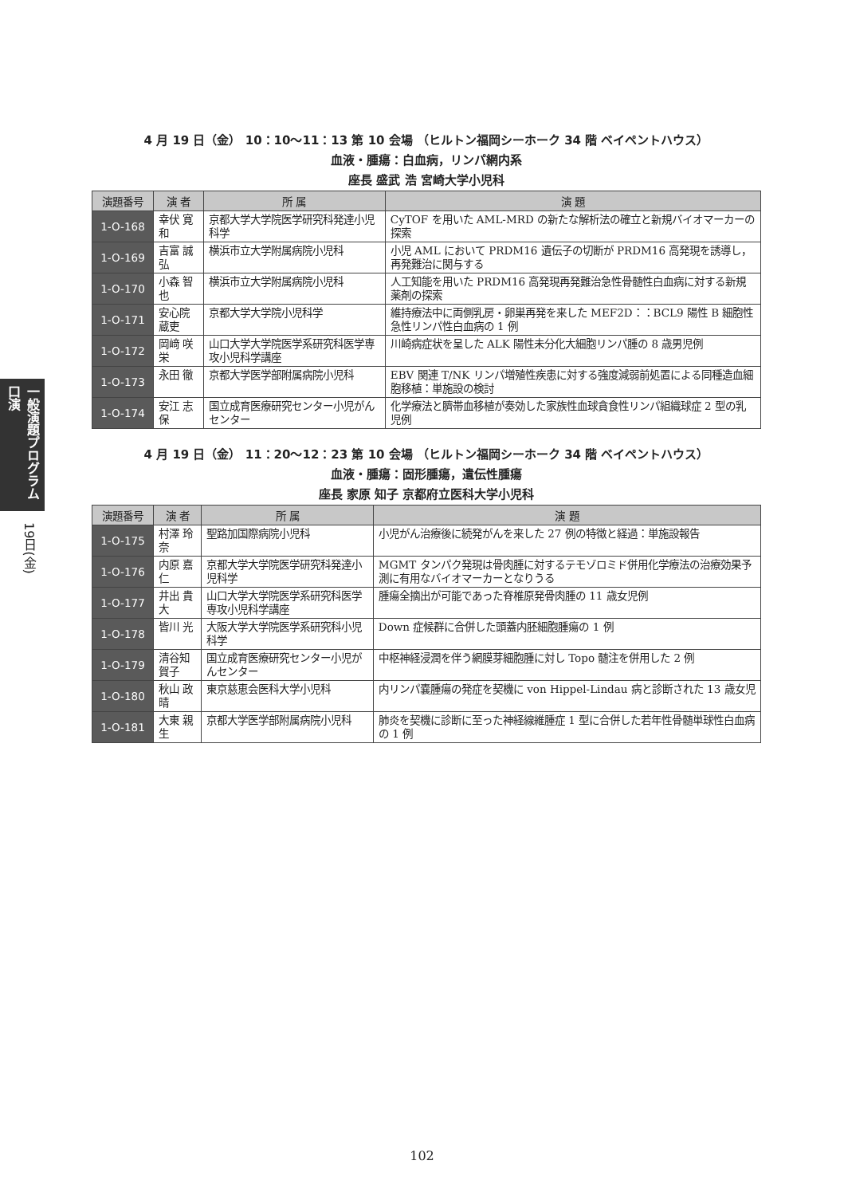一般演題プログラム 口演
19日(金)
4 月 19 日（金） 10：10〜11：13 第 10 会場 （ヒルトン福岡シーホーク 34 階 ベイペントハウス）
血液・腫瘍：白血病，リンパ網内系
座長 盛武 浩 宮崎大学小児科
| 演題番号 | 演 者 | 所 属 | 演 題 |
| --- | --- | --- | --- |
| 1-O-168 | 幸伏 寛和 | 京都大学大学院医学研究科発達小児科学 | CyTOF を用いた AML-MRD の新たな解析法の確立と新規バイオマーカーの探索 |
| 1-O-169 | 吉富 誠弘 | 横浜市立大学附属病院小児科 | 小児 AML において PRDM16 遺伝子の切断が PRDM16 高発現を誘導し，再発難治に関与する |
| 1-O-170 | 小森 智也 | 横浜市立大学附属病院小児科 | 人工知能を用いた PRDM16 高発現再発難治急性骨髄性白血病に対する新規薬剤の探索 |
| 1-O-171 | 安心院蔵吏 | 京都大学大学院小児科学 | 維持療法中に両側乳房・卵巣再発を来した MEF2D：：BCL9 陽性 B 細胞性急性リンパ性白血病の 1 例 |
| 1-O-172 | 岡﨑 咲栄 | 山口大学大学院医学系研究科医学専攻小児科学講座 | 川崎病症状を呈した ALK 陽性未分化大細胞リンパ腫の 8 歳男児例 |
| 1-O-173 | 永田 徹 | 京都大学医学部附属病院小児科 | EBV 関連 T/NK リンパ増殖性疾患に対する強度減弱前処置による同種造血細胞移植：単施設の検討 |
| 1-O-174 | 安江 志保 | 国立成育医療研究センター小児がんセンター | 化学療法と臍帯血移植が奏効した家族性血球貪食性リンパ組織球症 2 型の乳児例 |
4 月 19 日（金） 11：20〜12：23 第 10 会場 （ヒルトン福岡シーホーク 34 階 ベイペントハウス）
血液・腫瘍：固形腫瘍，遺伝性腫瘍
座長 家原 知子 京都府立医科大学小児科
| 演題番号 | 演 者 | 所 属 | 演 題 |
| --- | --- | --- | --- |
| 1-O-175 | 村澤 玲奈 | 聖路加国際病院小児科 | 小児がん治療後に続発がんを来した 27 例の特徴と経過：単施設報告 |
| 1-O-176 | 内原 嘉仁 | 京都大学大学院医学研究科発達小児科学 | MGMT タンパク発現は骨肉腫に対するテモゾロミド併用化学療法の治療効果予測に有用なバイオマーカーとなりうる |
| 1-O-177 | 井出 貴大 | 山口大学大学院医学系研究科医学専攻小児科学講座 | 腫瘍全摘出が可能であった脊椎原発骨肉腫の 11 歳女児例 |
| 1-O-178 | 皆川 光 | 大阪大学大学院医学系研究科小児科学 | Down 症候群に合併した頭蓋内胚細胞腫瘍の 1 例 |
| 1-O-179 | 清谷知賀子 | 国立成育医療研究センター小児がんセンター | 中枢神経浸潤を伴う網膜芽細胞腫に対し Topo 髄注を併用した 2 例 |
| 1-O-180 | 秋山 政晴 | 東京慈恵会医科大学小児科 | 内リンパ嚢腫瘍の発症を契機に von Hippel-Lindau 病と診断された 13 歳女児 |
| 1-O-181 | 大東 親生 | 京都大学医学部附属病院小児科 | 肺炎を契機に診断に至った神経線維腫症 1 型に合併した若年性骨髄単球性白血病の 1 例 |
102